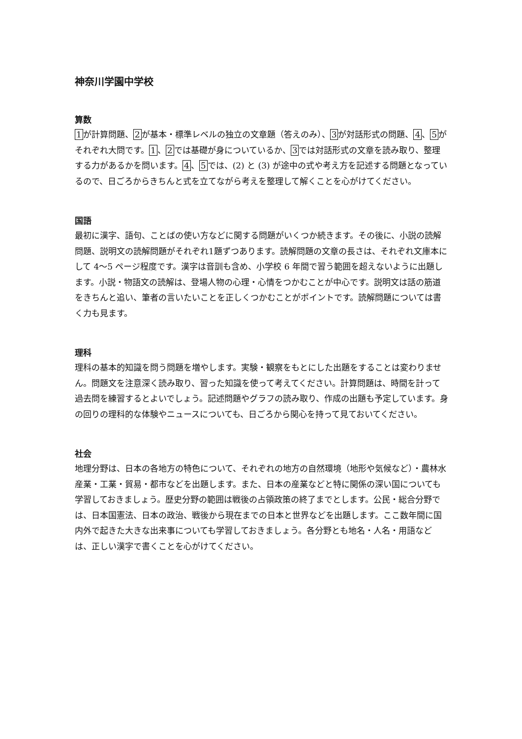神奈川学園中学校
算数
1が計算問題、2が基本・標準レベルの独立の文章題（答えのみ）、3が対話形式の問題、4、5がそれぞれ大問です。1、2では基礎が身についているか、3では対話形式の文章を読み取り、整理する力があるかを問います。4、5では、(2) と (3) が途中の式や考え方を記述する問題となっているので、日ごろからきちんと式を立てながら考えを整理して解くことを心がけてください。
国語
最初に漢字、語句、ことばの使い方などに関する問題がいくつか続きます。その後に、小説の読解問題、説明文の読解問題がそれぞれ1題ずつあります。読解問題の文章の長さは、それぞれ文庫本にして 4～5 ページ程度です。漢字は音訓も含め、小学校 6 年間で習う範囲を超えないように出題します。小説・物語文の読解は、登場人物の心理・心情をつかむことが中心です。説明文は話の筋道をきちんと追い、筆者の言いたいことを正しくつかむことがポイントです。読解問題については書く力も見ます。
理科
理科の基本的知識を問う問題を増やします。実験・観察をもとにした出題をすることは変わりません。問題文を注意深く読み取り、習った知識を使って考えてください。計算問題は、時間を計って過去問を練習するとよいでしょう。記述問題やグラフの読み取り、作成の出題も予定しています。身の回りの理科的な体験やニュースについても、日ごろから関心を持って見ておいてください。
社会
地理分野は、日本の各地方の特色について、それぞれの地方の自然環境（地形や気候など）・農林水産業・工業・貿易・都市などを出題します。また、日本の産業などと特に関係の深い国についても学習しておきましょう。歴史分野の範囲は戦後の占領政策の終了までとします。公民・総合分野では、日本国憲法、日本の政治、戦後から現在までの日本と世界などを出題します。ここ数年間に国内外で起きた大きな出来事についても学習しておきましょう。各分野とも地名・人名・用語などは、正しい漢字で書くことを心がけてください。